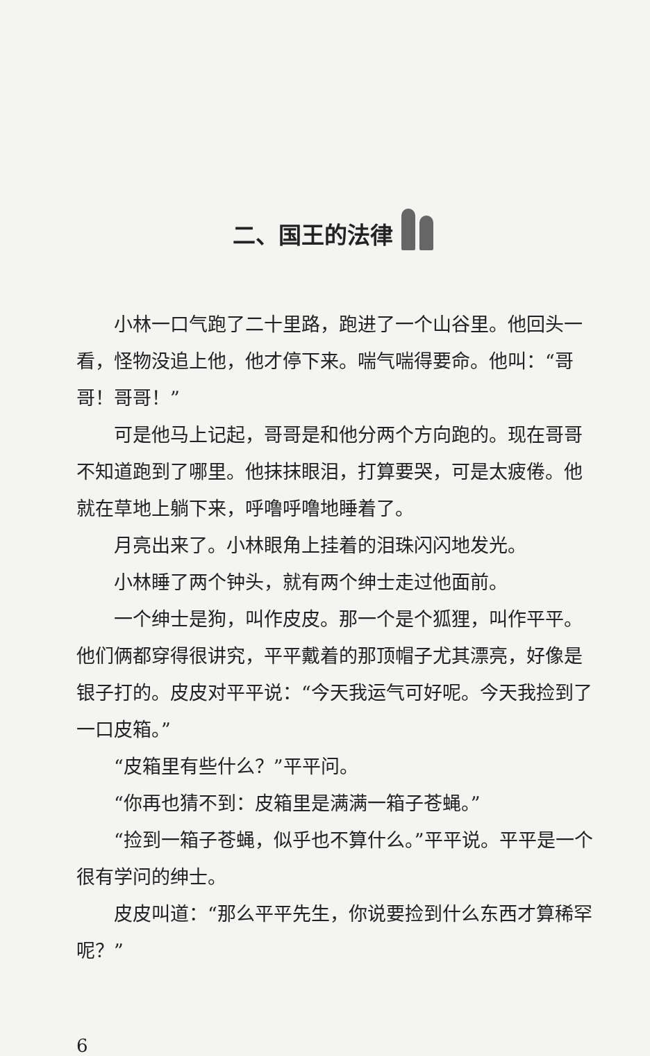二、国王的法律
小林一口气跑了二十里路，跑进了一个山谷里。他回头一看，怪物没追上他，他才停下来。喘气喘得要命。他叫：“哥哥！哥哥！”
可是他马上记起，哥哥是和他分两个方向跑的。现在哥哥不知道跑到了哪里。他抹抹眼泪，打算要哭，可是太疲倦。他就在草地上躺下来，呼噜呼噜地睡着了。
月亮出来了。小林眼角上挂着的泪珠闪闪地发光。
小林睡了两个钟头，就有两个绅士走过他面前。
一个绅士是狗，叫作皮皮。那一个是个狐狸，叫作平平。他们俩都穿得很讲究，平平戴着的那顶帽子尤其漂亮，好像是银子打的。皮皮对平平说：“今天我运气可好呢。今天我捡到了一口皮箱。”
“皮箱里有些什么？”平平问。
“你再也猜不到：皮箱里是满满一箱子苍蝇。”
“捡到一箱子苍蝇，似乎也不算什么。”平平说。平平是一个很有学问的绅士。
皮皮叫道：“那么平平先生，你说要捡到什么东西才算稀罕呢？”
6